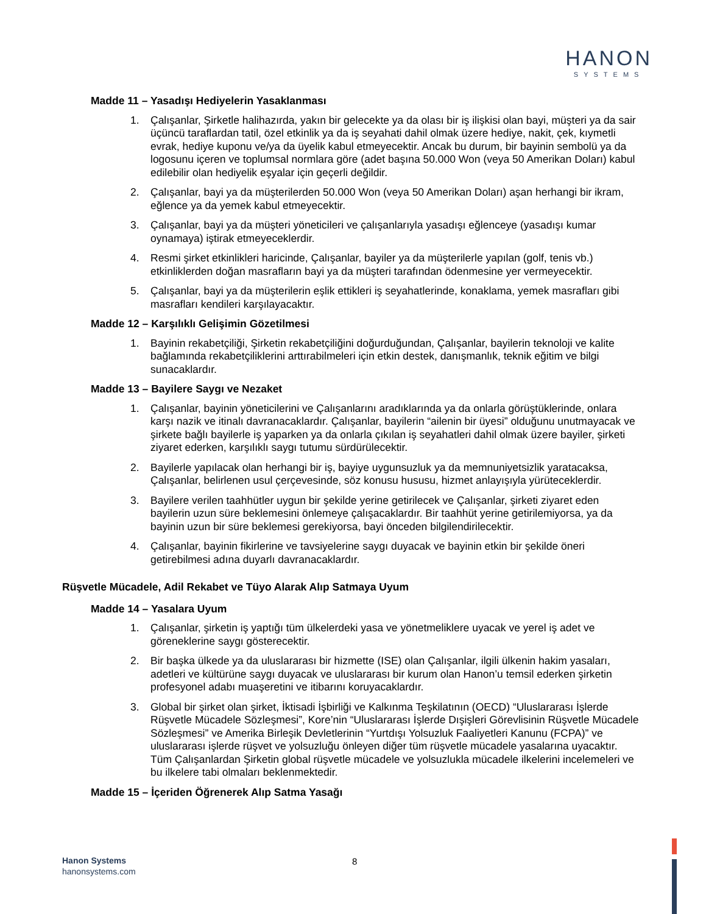HANON
SYSTEMS
Madde 11 – Yasadışı Hediyelerin Yasaklanması
1. Çalışanlar, Şirketle halihazırda, yakın bir gelecekte ya da olası bir iş ilişkisi olan bayi, müşteri ya da sair üçüncü taraflardan tatil, özel etkinlik ya da iş seyahati dahil olmak üzere hediye, nakit, çek, kıymetli evrak, hediye kuponu ve/ya da üyelik kabul etmeyecektir. Ancak bu durum, bir bayinin sembolü ya da logosunu içeren ve toplumsal normlara göre (adet başına 50.000 Won (veya 50 Amerikan Doları) kabul edilebilir olan hediyelik eşyalar için geçerli değildir.
2. Çalışanlar, bayi ya da müşterilerden 50.000 Won (veya 50 Amerikan Doları) aşan herhangi bir ikram, eğlence ya da yemek kabul etmeyecektir.
3. Çalışanlar, bayi ya da müşteri yöneticileri ve çalışanlarıyla yasadışı eğlenceye (yasadışı kumar oynamaya) iştirak etmeyeceklerdir.
4. Resmi şirket etkinlikleri haricinde, Çalışanlar, bayiler ya da müşterilerle yapılan (golf, tenis vb.) etkinliklerden doğan masrafların bayi ya da müşteri tarafından ödenmesine yer vermeyecektir.
5. Çalışanlar, bayi ya da müşterilerin eşlik ettikleri iş seyahatlerinde, konaklama, yemek masrafları gibi masrafları kendileri karşılayacaktır.
Madde 12 – Karşılıklı Gelişimin Gözetilmesi
1. Bayinin rekabetçiliği, Şirketin rekabetçiliğini doğurduğundan, Çalışanlar, bayilerin teknoloji ve kalite bağlamında rekabetçiliklerini arttırabilmeleri için etkin destek, danışmanlık, teknik eğitim ve bilgi sunacaklardır.
Madde 13 – Bayilere Saygı ve Nezaket
1. Çalışanlar, bayinin yöneticilerini ve Çalışanlarını aradıklarında ya da onlarla görüştüklerinde, onlara karşı nazik ve itinalı davranacaklardır. Çalışanlar, bayilerin “ailenin bir üyesi” olduğunu unutmayacak ve şirkete bağlı bayilerle iş yaparken ya da onlarla çıkılan iş seyahatleri dahil olmak üzere bayiler, şirketi ziyaret ederken, karşılıklı saygı tutumu sürdürülecektir.
2. Bayilerle yapılacak olan herhangi bir iş, bayiye uygunsuzluk ya da memnuniyetsizlik yaratacaksa, Çalışanlar, belirlenen usul çerçevesinde, söz konusu hususu, hizmet anlayışıyla yürüteceklerdir.
3. Bayilere verilen taahhütler uygun bir şekilde yerine getirilecek ve Çalışanlar, şirketi ziyaret eden bayilerin uzun süre beklemesini önlemeye çalışacaklardır. Bir taahhüt yerine getirilemiyorsa, ya da bayinin uzun bir süre beklemesi gerekiyorsa, bayi önceden bilgilendirilecektir.
4. Çalışanlar, bayinin fikirlerine ve tavsiyelerine saygı duyacak ve bayinin etkin bir şekilde öneri getirebilmesi adına duyarlı davranacaklardır.
Rüşvetle Mücadele, Adil Rekabet ve Tüyo Alarak Alıp Satmaya Uyum
Madde 14 – Yasalara Uyum
1. Çalışanlar, şirketin iş yaptığı tüm ülkelerdeki yasa ve yönetmeliklere uyacak ve yerel iş adet ve göreneklerine saygı gösterecektir.
2. Bir başka ülkede ya da uluslararası bir hizmette (ISE) olan Çalışanlar, ilgili ülkenin hakim yasaları, adetleri ve kültürüne saygı duyacak ve uluslararası bir kurum olan Hanon’u temsil ederken şirketin profesyonel adabı muaşeretini ve itibarını koruyacaklardır.
3. Global bir şirket olan şirket, İktisadi İşbirliği ve Kalkınma Teşkilatının (OECD) “Uluslararası İşlerde Rüşvetle Mücadele Sözleşmesi”, Kore’nin “Uluslararası İşlerde Dışişleri Görevlisinin Rüşvetle Mücadele Sözleşmesi” ve Amerika Birleşik Devletlerinin “Yurtdışı Yolsuzluk Faaliyetleri Kanunu (FCPA)” ve uluslararası işlerde rüşvet ve yolsuzluğu önleyen diğer tüm rüşvetle mücadele yasalarına uyacaktır. Tüm Çalışanlardan Şirketin global rüşvetle mücadele ve yolsuzlukla mücadele ilkelerini incelemeleri ve bu ilkelere tabi olmaları beklenmektedir.
Madde 15 – İçeriden Öğrenerek Alıp Satma Yasağı
Hanon Systems
hanonsystems.com
8